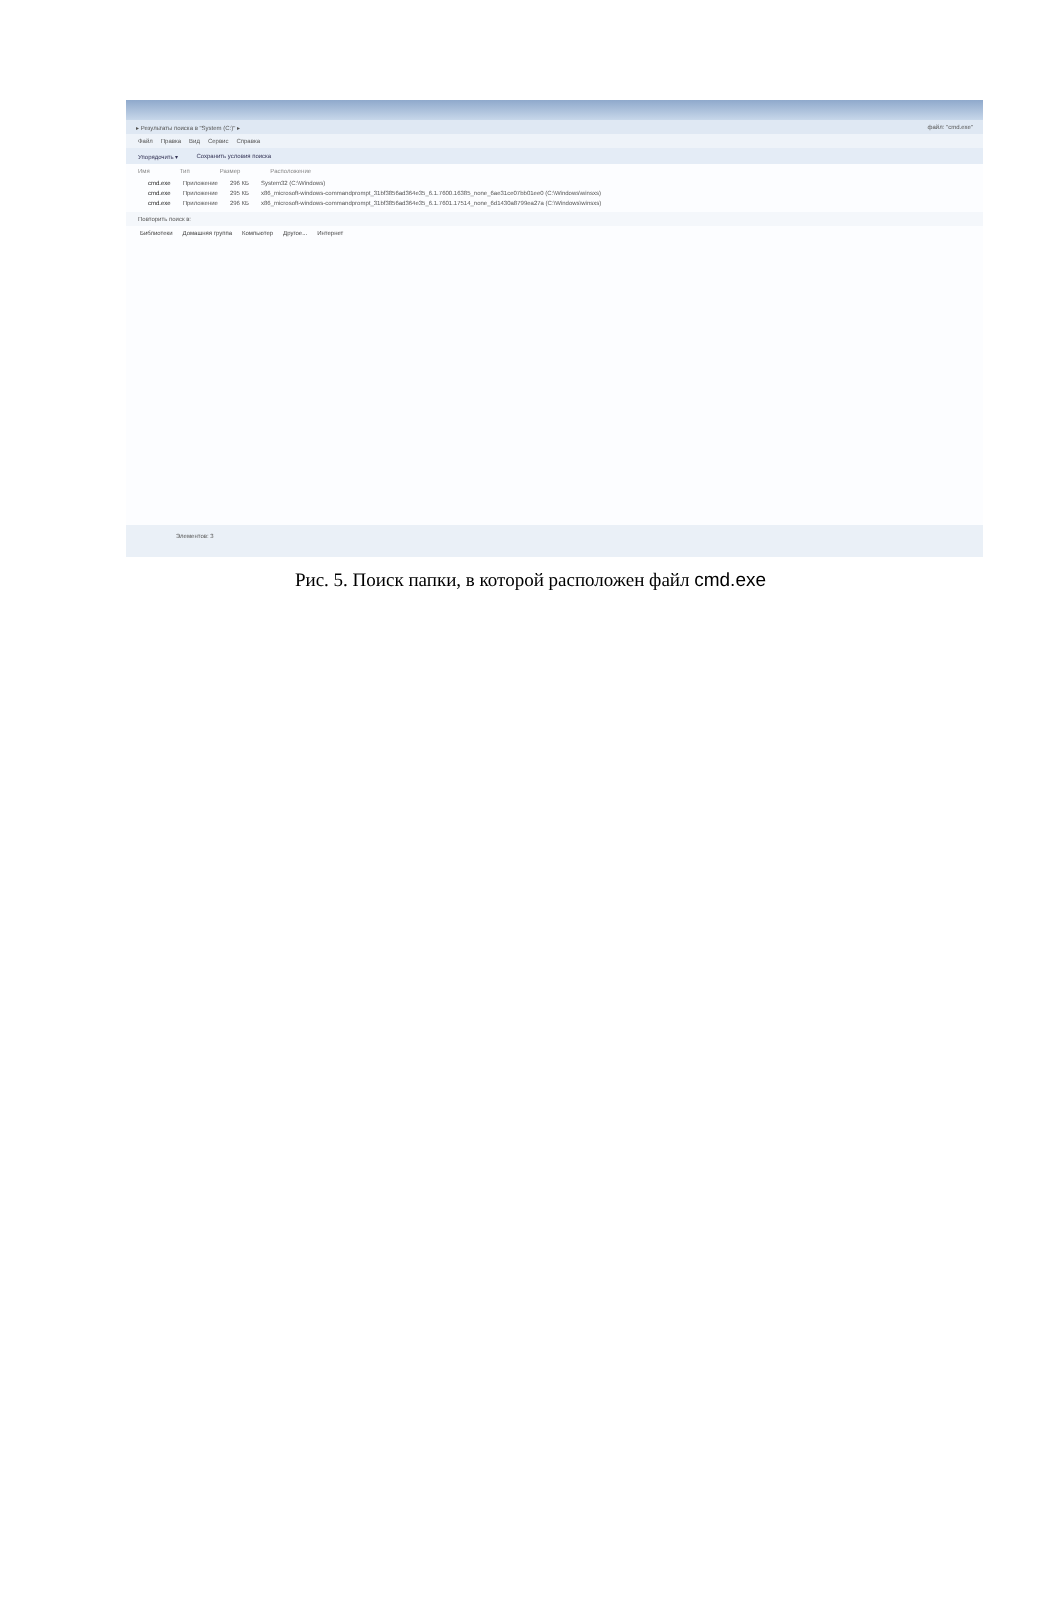▸ Результаты поиска в "System (C:)" ▸ файл: "cmd.exe"
Файл Правка Вид Сервис Справка
Упорядочить ▾ Сохранить условия поиска
Имя Тип Размер Расположение
cmd.exe Приложение 296 КБ System32 (C:\Windows)
cmd.exe Приложение 295 КБ x86_microsoft-windows-commandprompt_31bf3856ad364e35_6.1.7600.16385_none_6ae31ce07bb01ee0 (C:\Windows\winsxs)
cmd.exe Приложение 296 КБ x86_microsoft-windows-commandprompt_31bf3856ad364e35_6.1.7601.17514_none_6d1430a8799ea27a (C:\Windows\winsxs)
Повторить поиск в:
Библиотеки Домашняя группа Компьютер Другое... Интернет
Элементов: 3
Рис. 5. Поиск папки, в которой расположен файл cmd.exe